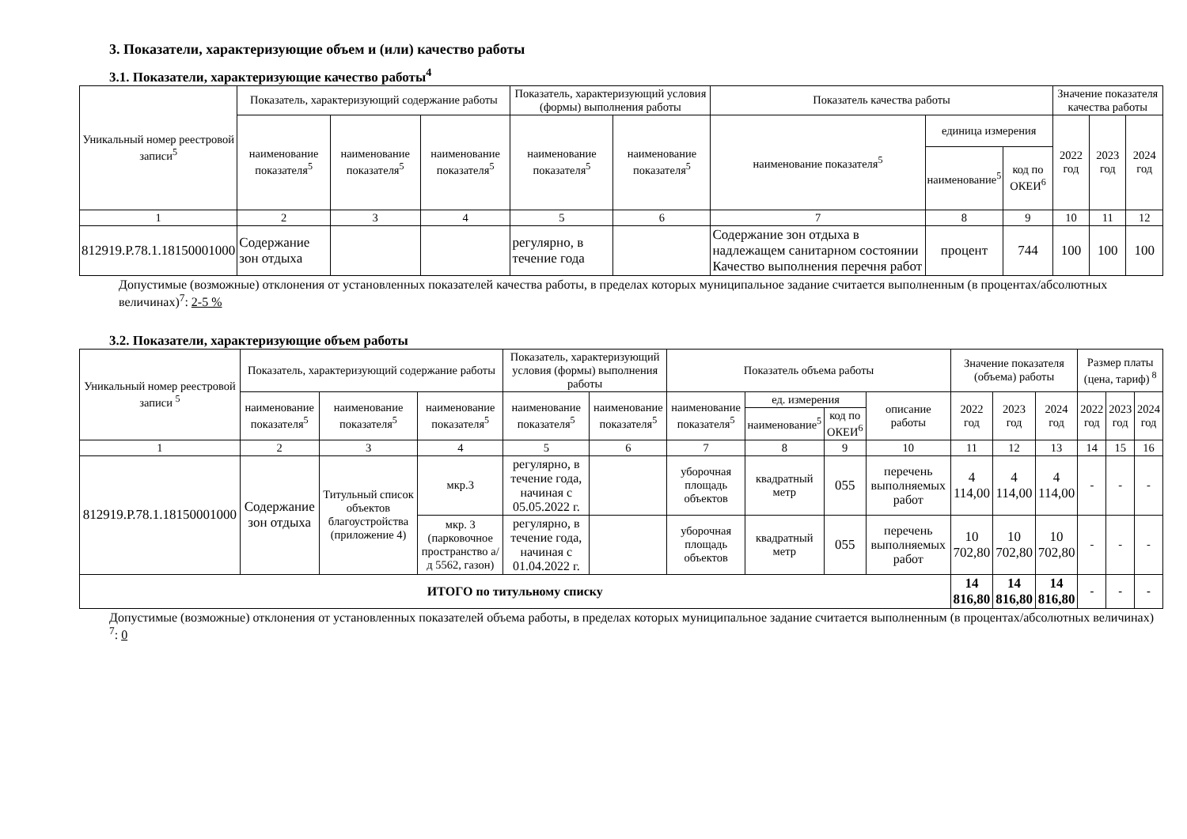3. Показатели, характеризующие объем и (или) качество работы
3.1. Показатели, характеризующие качество работы<sup>4</sup>
| Уникальный номер реестровой записи<sup>5</sup> | Показатель, характеризующий содержание работы | | | Показатель, характеризующий условия (формы) выполнения работы | | Показатель качества работы | | | Значение показателя качества работы | | |
| --- | --- | --- | --- | --- | --- | --- | --- | --- | --- | --- | --- |
| | наименование показателя<sup>5</sup> | наименование показателя<sup>5</sup> | наименование показателя<sup>5</sup> | наименование показателя<sup>5</sup> | наименование показателя<sup>5</sup> | наименование показателя<sup>5</sup> | единица измерения | | 2022 год | 2023 год | 2024 год |
| | | | | | | | наименование<sup>5</sup> | код по ОКЕИ<sup>6</sup> | | | |
| 1 | 2 | 3 | 4 | 5 | 6 | 7 | 8 | 9 | 10 | 11 | 12 |
| 812919.Р.78.1.18150001000 | Содержание зон отдыха | | | регулярно, в течение года | | Содержание зон отдыха в надлежащем санитарном состоянии Качество выполнения перечня работ | процент | 744 | 100 | 100 | 100 |
Допустимые (возможные) отклонения от установленных показателей качества работы, в пределах которых муниципальное задание считается выполненным (в процентах/абсолютных величинах)<sup>7</sup>: 2-5 %
3.2. Показатели, характеризующие объем работы
| Уникальный номер реестровой записи <sup>5</sup> | Показатель, характеризующий содержание работы | | | Показатель, характеризующий условия (формы) выполнения работы | | Показатель объема работы | | | | Значение показателя (объема) работы | | | Размер платы (цена, тариф)<sup>8</sup> | | |
| --- | --- | --- | --- | --- | --- | --- | --- | --- | --- | --- | --- | --- | --- | --- | --- |
| | наименование показателя<sup>5</sup> | наименование показателя<sup>5</sup> | наименование показателя<sup>5</sup> | наименование показателя<sup>5</sup> | наименование показателя<sup>5</sup> | наименование показателя<sup>5</sup> | ед. измерения | | описание работы | 2022 год | 2023 год | 2024 год | 2022 год | 2023 год | 2024 год |
| | | | | | | | наименование<sup>5</sup> | код по ОКЕИ<sup>6</sup> | | | | | | | |
| 1 | 2 | 3 | 4 | 5 | 6 | 7 | 8 | 9 | 10 | 11 | 12 | 13 | 14 | 15 | 16 |
| 812919.Р.78.1.18150001000 | Содержание зон отдыха | Титульный список объектов благоустройства (приложение 4) | мкр.3 | регулярно, в течение года, начиная с 05.05.2022 г. | | уборочная площадь объектов | квадратный метр | 055 | перечень выполняемых работ | 4 114,00 | 4 114,00 | 4 114,00 | - | - | - |
| | | | мкр. 3 (парковочное пространство а/д 5562, газон) | регулярно, в течение года, начиная с 01.04.2022 г. | | уборочная площадь объектов | квадратный метр | 055 | перечень выполняемых работ | 10 702,80 | 10 702,80 | 10 702,80 | - | - | - |
| ИТОГО по титульному списку | | | | | | | | | | 14 816,80 | 14 816,80 | 14 816,80 | - | - | - |
Допустимые (возможные) отклонения от установленных показателей объема работы, в пределах которых муниципальное задание считается выполненным (в процентах/абсолютных величинах)<sup>7</sup>: 0